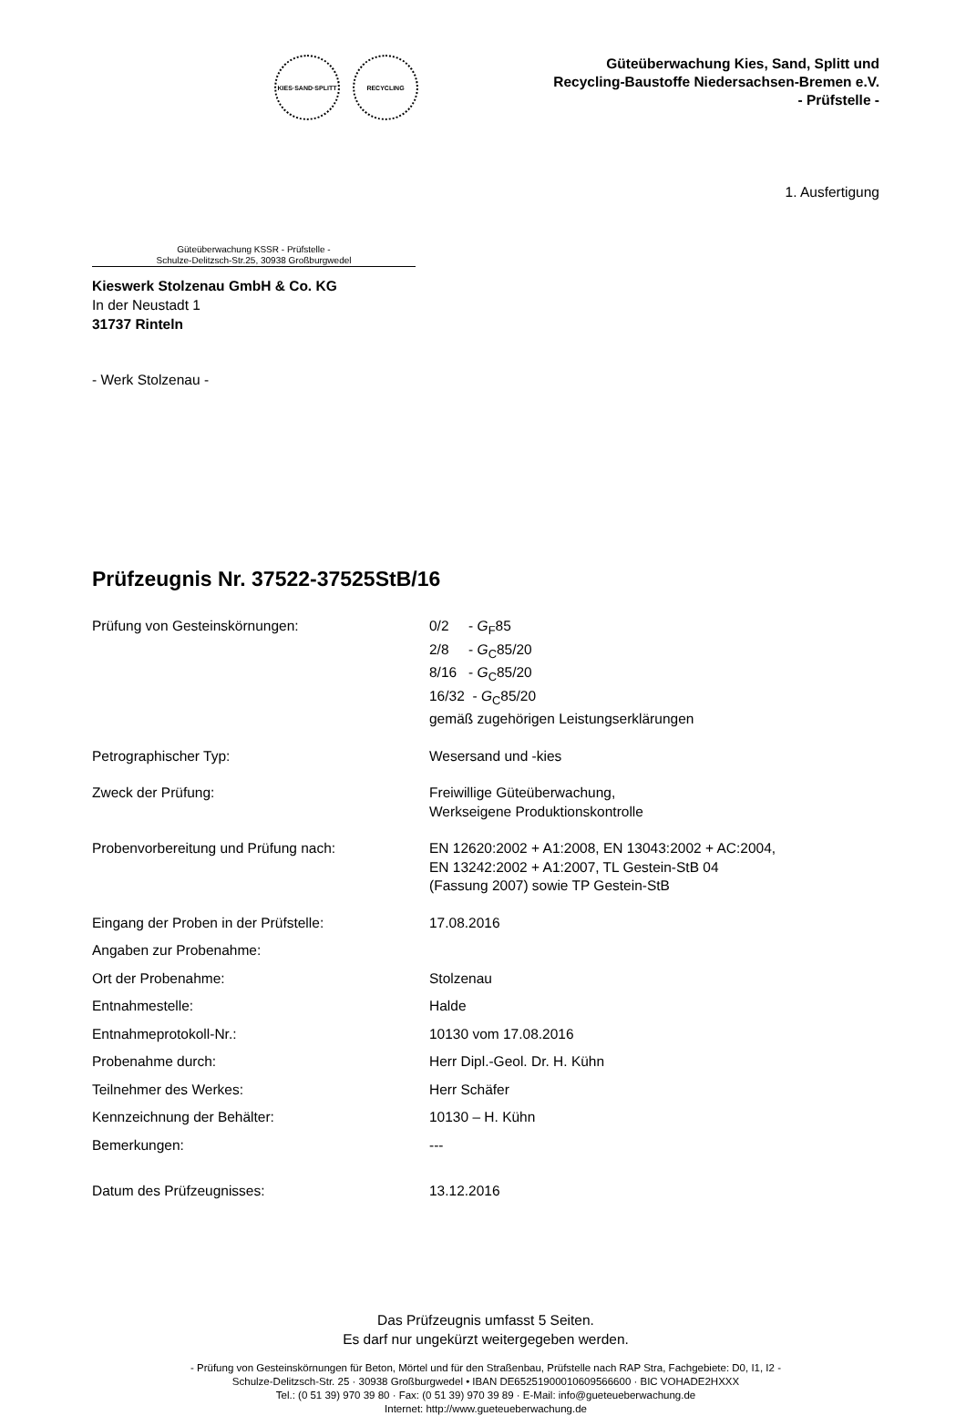KIES·SAND·SPLITT RECYCLING
Güteüberwachung Kies, Sand, Splitt und
Recycling-Baustoffe Niedersachsen-Bremen e.V.
- Prüfstelle -
1. Ausfertigung
Güteüberwachung KSSR - Prüfstelle -
Schulze-Delitzsch-Str.25, 30938 Großburgwedel
Kieswerk Stolzenau GmbH & Co. KG
In der Neustadt 1
31737 Rinteln
- Werk Stolzenau -
Prüfzeugnis Nr. 37522-37525StB/16
Prüfung von Gesteinskörnungen: 0/2 - G<sub>F</sub>85
2/8 - G<sub>C</sub>85/20
8/16 - G<sub>C</sub>85/20
16/32 - G<sub>C</sub>85/20
gemäß zugehörigen Leistungserklärungen
Petrographischer Typ: Wesersand und -kies
Zweck der Prüfung: Freiwillige Güteüberwachung,
Werkseigene Produktionskontrolle
Probenvorbereitung und Prüfung nach: EN 12620:2002 + A1:2008, EN 13043:2002 + AC:2004,
EN 13242:2002 + A1:2007, TL Gestein-StB 04
(Fassung 2007) sowie TP Gestein-StB
Eingang der Proben in der Prüfstelle: 17.08.2016
Angaben zur Probenahme:
Ort der Probenahme: Stolzenau
Entnahmestelle: Halde
Entnahmeprotokoll-Nr.: 10130 vom 17.08.2016
Probenahme durch: Herr Dipl.-Geol. Dr. H. Kühn
Teilnehmer des Werkes: Herr Schäfer
Kennzeichnung der Behälter: 10130 – H. Kühn
Bemerkungen: ---
Datum des Prüfzeugnisses: 13.12.2016
Das Prüfzeugnis umfasst 5 Seiten.
Es darf nur ungekürzt weitergegeben werden.
- Prüfung von Gesteinskörnungen für Beton, Mörtel und für den Straßenbau, Prüfstelle nach RAP Stra, Fachgebiete: D0, I1, I2 -
Schulze-Delitzsch-Str. 25 · 30938 Großburgwedel • IBAN DE65251900010609566600 · BIC VOHADE2HXXX
Tel.: (0 51 39) 970 39 80 · Fax: (0 51 39) 970 39 89 · E-Mail: info@gueteueberwachung.de
Internet: http://www.gueteueberwachung.de